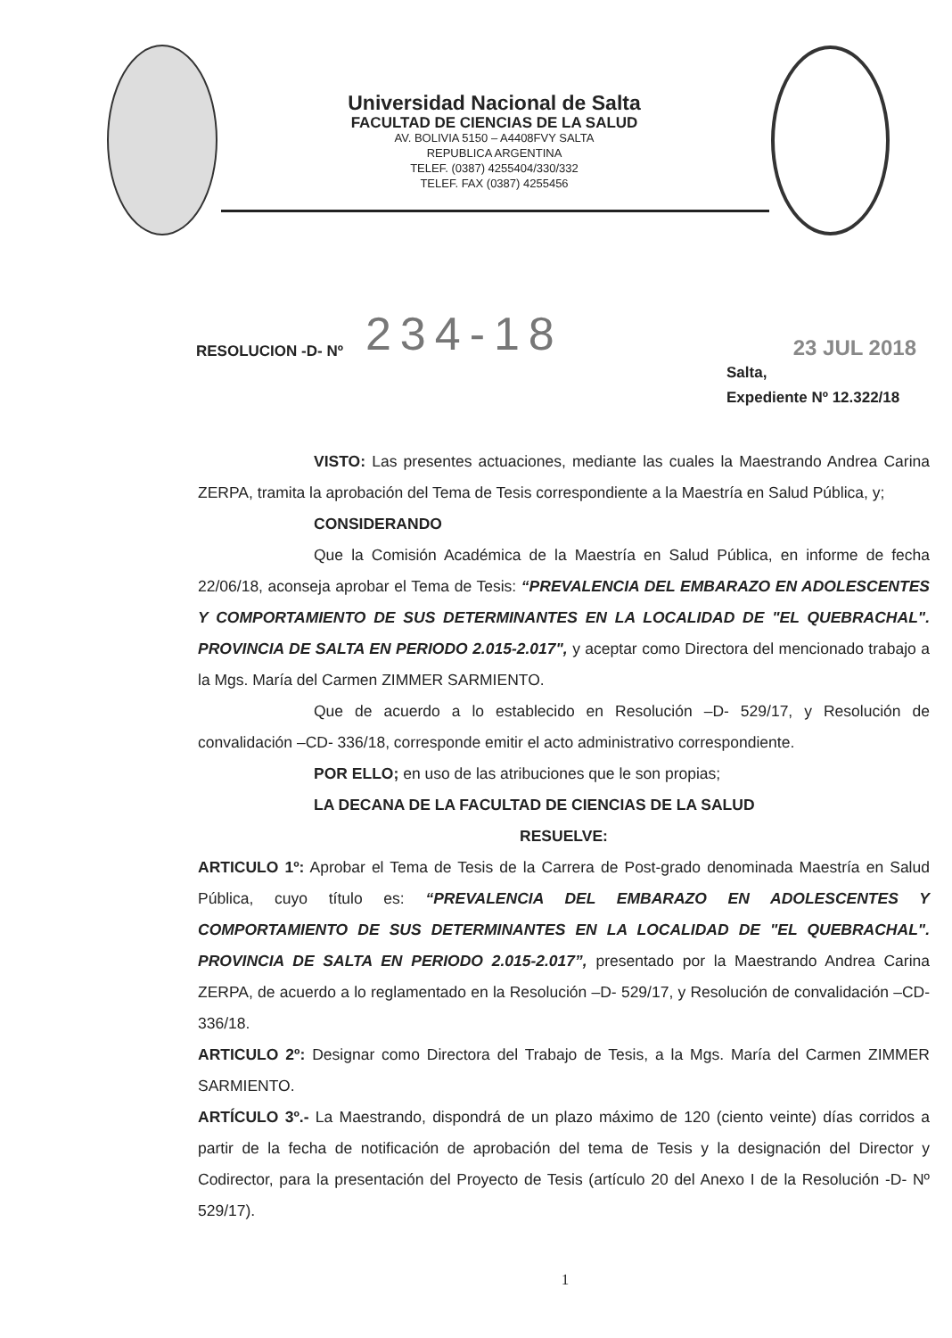Universidad Nacional de Salta
FACULTAD DE CIENCIAS DE LA SALUD
AV. BOLIVIA 5150 – A4408FVY SALTA
REPUBLICA ARGENTINA
TELEF. (0387) 4255404/330/332
TELEF. FAX (0387) 4255456
RESOLUCION -D- Nº 234-18 23 JUL 2018
Salta,
Expediente Nº 12.322/18
VISTO: Las presentes actuaciones, mediante las cuales la Maestrando Andrea Carina ZERPA, tramita la aprobación del Tema de Tesis correspondiente a la Maestría en Salud Pública, y;
CONSIDERANDO
Que la Comisión Académica de la Maestría en Salud Pública, en informe de fecha 22/06/18, aconseja aprobar el Tema de Tesis: “PREVALENCIA DEL EMBARAZO EN ADOLESCENTES Y COMPORTAMIENTO DE SUS DETERMINANTES EN LA LOCALIDAD DE "EL QUEBRACHAL". PROVINCIA DE SALTA EN PERIODO 2.015-2.017", y aceptar como Directora del mencionado trabajo a la Mgs. María del Carmen ZIMMER SARMIENTO.
Que de acuerdo a lo establecido en Resolución –D- 529/17, y Resolución de convalidación –CD- 336/18, corresponde emitir el acto administrativo correspondiente.
POR ELLO; en uso de las atribuciones que le son propias;
LA DECANA DE LA FACULTAD DE CIENCIAS DE LA SALUD
RESUELVE:
ARTICULO 1º: Aprobar el Tema de Tesis de la Carrera de Post-grado denominada Maestría en Salud Pública, cuyo título es: “PREVALENCIA DEL EMBARAZO EN ADOLESCENTES Y COMPORTAMIENTO DE SUS DETERMINANTES EN LA LOCALIDAD DE "EL QUEBRACHAL". PROVINCIA DE SALTA EN PERIODO 2.015-2.017”, presentado por la Maestrando Andrea Carina ZERPA, de acuerdo a lo reglamentado en la Resolución –D- 529/17, y Resolución de convalidación –CD- 336/18.
ARTICULO 2º: Designar como Directora del Trabajo de Tesis, a la Mgs. María del Carmen ZIMMER SARMIENTO.
ARTÍCULO 3º.- La Maestrando, dispondrá de un plazo máximo de 120 (ciento veinte) días corridos a partir de la fecha de notificación de aprobación del tema de Tesis y la designación del Director y Codirector, para la presentación del Proyecto de Tesis (artículo 20 del Anexo I de la Resolución -D- Nº 529/17).
1